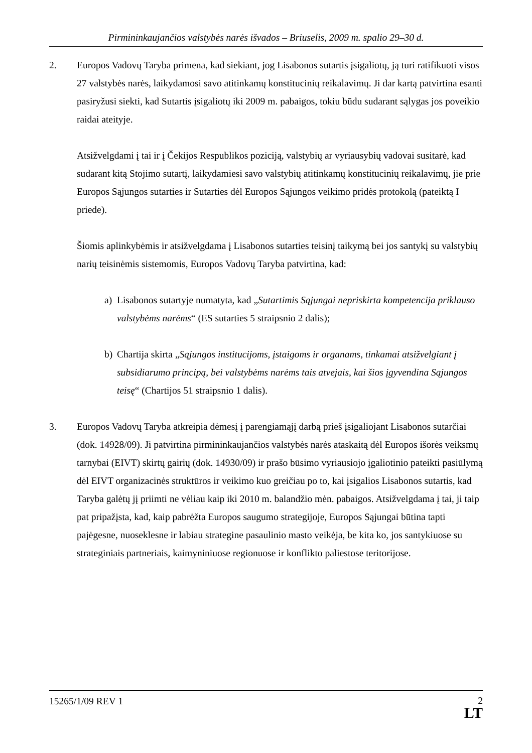Pirmininkaujančios valstybės narės išvados – Briuselis, 2009 m. spalio 29–30 d.
2. Europos Vadovų Taryba primena, kad siekiant, jog Lisabonos sutartis įsigaliotų, ją turi ratifikuoti visos 27 valstybės narės, laikydamosi savo atitinkamų konstitucinių reikalavimų. Ji dar kartą patvirtina esanti pasiryžusi siekti, kad Sutartis įsigaliotų iki 2009 m. pabaigos, tokiu būdu sudarant sąlygas jos poveikio raidai ateityje.
Atsižvelgdami į tai ir į Čekijos Respublikos poziciją, valstybių ar vyriausybių vadovai susitarė, kad sudarant kitą Stojimo sutartį, laikydamiesi savo valstybių atitinkamų konstitucinių reikalavimų, jie prie Europos Sąjungos sutarties ir Sutarties dėl Europos Sąjungos veikimo pridės protokolą (pateiktą I priede).
Šiomis aplinkybėmis ir atsižvelgdama į Lisabonos sutarties teisinį taikymą bei jos santykį su valstybių narių teisinėmis sistemomis, Europos Vadovų Taryba patvirtina, kad:
a) Lisabonos sutartyje numatyta, kad „Sutartimis Sąjungai nepriskirta kompetencija priklauso valstybėms narėms“ (ES sutarties 5 straipsnio 2 dalis);
b) Chartija skirta „Sąjungos institucijoms, įstaigoms ir organams, tinkamai atsižvelgiant į subsidiarumo principą, bei valstybėms narėms tais atvejais, kai šios įgyvendina Sąjungos teisę“ (Chartijos 51 straipsnio 1 dalis).
3. Europos Vadovų Taryba atkreipia dėmesį į parengiamąjį darbą prieš įsigaliojant Lisabonos sutarčiai (dok. 14928/09). Ji patvirtina pirmininkaujančios valstybės narės ataskaitą dėl Europos išorės veiksmų tarnybai (EIVT) skirtų gairių (dok. 14930/09) ir prašo būsimo vyriausiojo įgaliotinio pateikti pasiūlymą dėl EIVT organizacinės struktūros ir veikimo kuo greičiau po to, kai įsigalios Lisabonos sutartis, kad Taryba galėtų jį priimti ne vėliau kaip iki 2010 m. balandžio mėn. pabaigos. Atsižvelgdama į tai, ji taip pat pripažįsta, kad, kaip pabrėžta Europos saugumo strategijoje, Europos Sąjungai būtina tapti pajėgesne, nuoseklesne ir labiau strategine pasaulinio masto veikėja, be kita ko, jos santykiuose su strateginiais partneriais, kaimyniniuose regionuose ir konflikto paliestose teritorijose.
15265/1/09 REV 1
2
LT